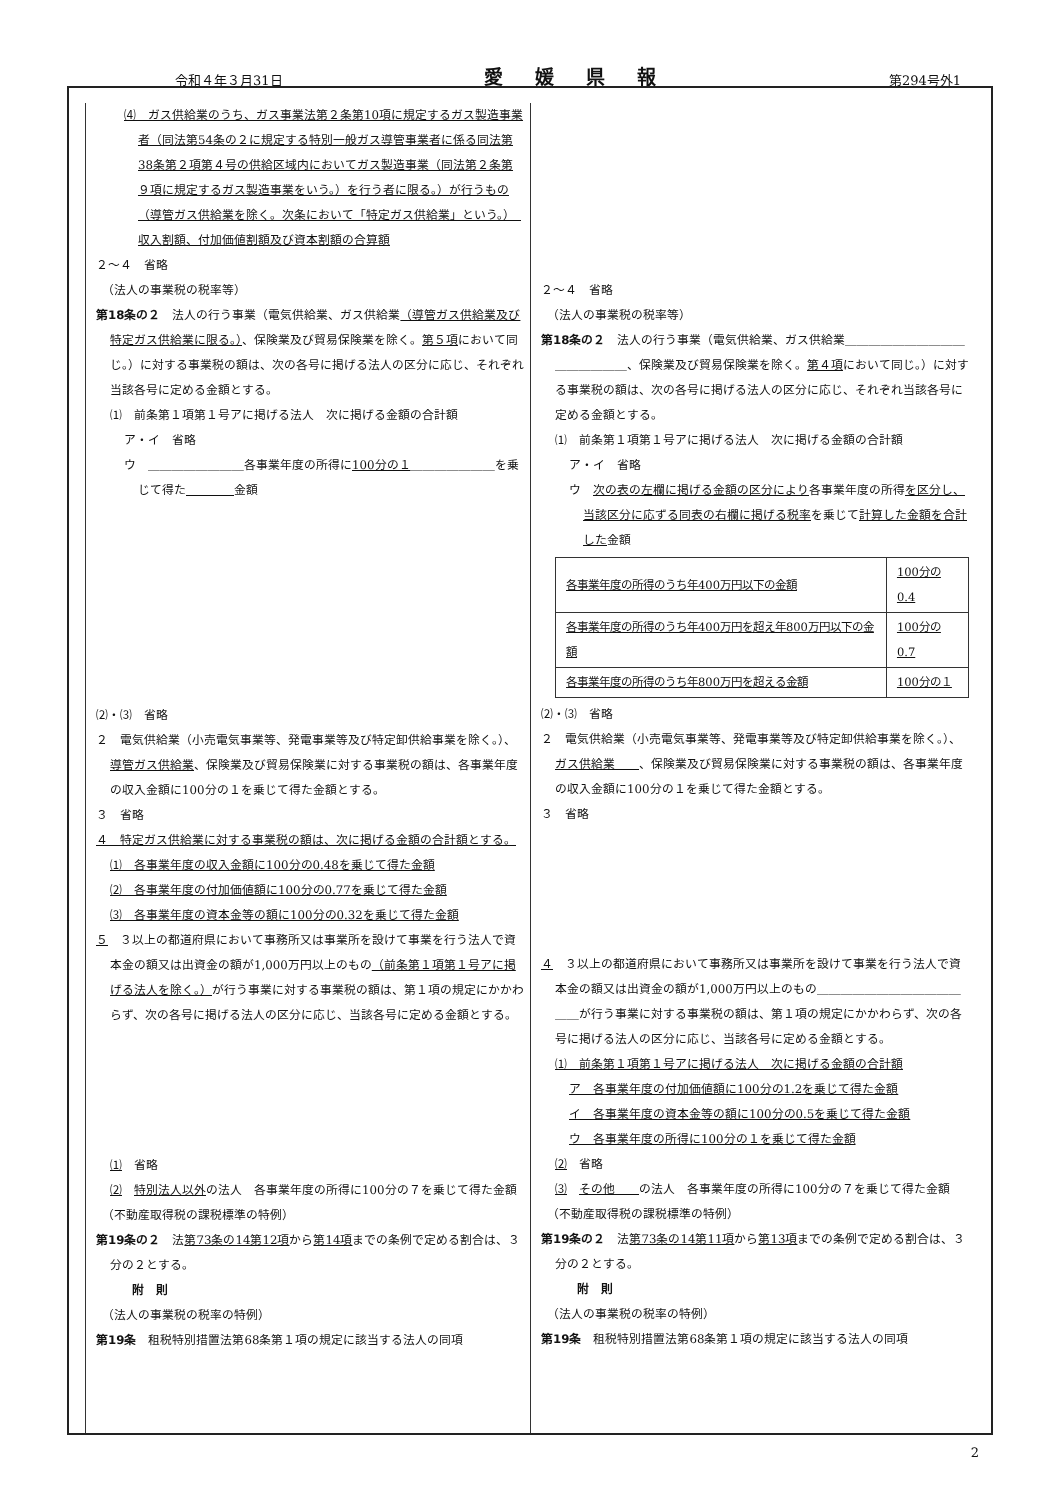令和４年３月31日 愛媛県報 第294号外1
⑷　ガス供給業のうち、ガス事業法第２条第10項に規定するガス製造事業者（同法第54条の２に規定する特別一般ガス導管事業者に係る同法第38条第２項第４号の供給区域内においてガス製造事業（同法第２条第９項に規定するガス製造事業をいう。）を行う者に限る。）が行うもの（導管ガス供給業を除く。次条において「特定ガス供給業」という。）　収入割額、付加価値割額及び資本割額の合算額
２～４　省略
　（法人の事業税の税率等）
第18条の２　法人の行う事業（電気供給業、ガス供給業（導管ガス供給業及び特定ガス供給業に限る。）、保険業及び貿易保険業を除く。第５項において同じ。）に対する事業税の額は、次の各号に掲げる法人の区分に応じ、それぞれ当該各号に定める金額とする。
⑴　前条第１項第１号アに掲げる法人　次に掲げる金額の合計額
ア・イ　省略
ウ　＿＿＿＿＿＿＿＿各事業年度の所得に100分の１＿＿＿＿＿＿＿を乗じて得た＿＿＿＿金額
⑵・⑶　省略
２　電気供給業（小売電気事業等、発電事業等及び特定卸供給事業を除く。）、導管ガス供給業、保険業及び貿易保険業に対する事業税の額は、各事業年度の収入金額に100分の１を乗じて得た金額とする。
３　省略
４　特定ガス供給業に対する事業税の額は、次に掲げる金額の合計額とする。
⑴　各事業年度の収入金額に100分の0.48を乗じて得た金額
⑵　各事業年度の付加価値額に100分の0.77を乗じて得た金額
⑶　各事業年度の資本金等の額に100分の0.32を乗じて得た金額
５　３以上の都道府県において事務所又は事業所を設けて事業を行う法人で資本金の額又は出資金の額が1,000万円以上のもの（前条第１項第１号アに掲げる法人を除く。）が行う事業に対する事業税の額は、第１項の規定にかかわらず、次の各号に掲げる法人の区分に応じ、当該各号に定める金額とする。
⑴　省略
⑵　特別法人以外の法人　各事業年度の所得に100分の７を乗じて得た金額
　（不動産取得税の課税標準の特例）
第19条の２　法第73条の14第12項から第14項までの条例で定める割合は、３分の２とする。
　　　附　則
　（法人の事業税の税率の特例）
第19条　租税特別措置法第68条第１項の規定に該当する法人の同項
２～４　省略
　（法人の事業税の税率等）
第18条の２　法人の行う事業（電気供給業、ガス供給業＿＿＿＿＿＿＿＿＿＿＿＿＿＿＿＿、保険業及び貿易保険業を除く。第４項において同じ。）に対する事業税の額は、次の各号に掲げる法人の区分に応じ、それぞれ当該各号に定める金額とする。
⑴　前条第１項第１号アに掲げる法人　次に掲げる金額の合計額
ア・イ　省略
ウ　次の表の左欄に掲げる金額の区分により各事業年度の所得を区分し、当該区分に応ずる同表の右欄に掲げる税率を乗じて計算した金額を合計した金額
| 各事業年度の所得のうち年400万円以下の金額 | 100分の0.4 |
| 各事業年度の所得のうち年400万円を超え年800万円以下の金額 | 100分の0.7 |
| 各事業年度の所得のうち年800万円を超える金額 | 100分の１ |
⑵・⑶　省略
２　電気供給業（小売電気事業等、発電事業等及び特定卸供給事業を除く。）、ガス供給業＿＿、保険業及び貿易保険業に対する事業税の額は、各事業年度の収入金額に100分の１を乗じて得た金額とする。
３　省略
４　３以上の都道府県において事務所又は事業所を設けて事業を行う法人で資本金の額又は出資金の額が1,000万円以上のもの＿＿＿＿＿＿＿＿＿＿＿＿＿＿が行う事業に対する事業税の額は、第１項の規定にかかわらず、次の各号に掲げる法人の区分に応じ、当該各号に定める金額とする。
⑴　前条第１項第１号アに掲げる法人　次に掲げる金額の合計額
ア　各事業年度の付加価値額に100分の1.2を乗じて得た金額
イ　各事業年度の資本金等の額に100分の0.5を乗じて得た金額
ウ　各事業年度の所得に100分の１を乗じて得た金額
⑵　省略
⑶　その他＿＿の法人　各事業年度の所得に100分の７を乗じて得た金額
　（不動産取得税の課税標準の特例）
第19条の２　法第73条の14第11項から第13項までの条例で定める割合は、３分の２とする。
　　　附　則
　（法人の事業税の税率の特例）
第19条　租税特別措置法第68条第１項の規定に該当する法人の同項
2